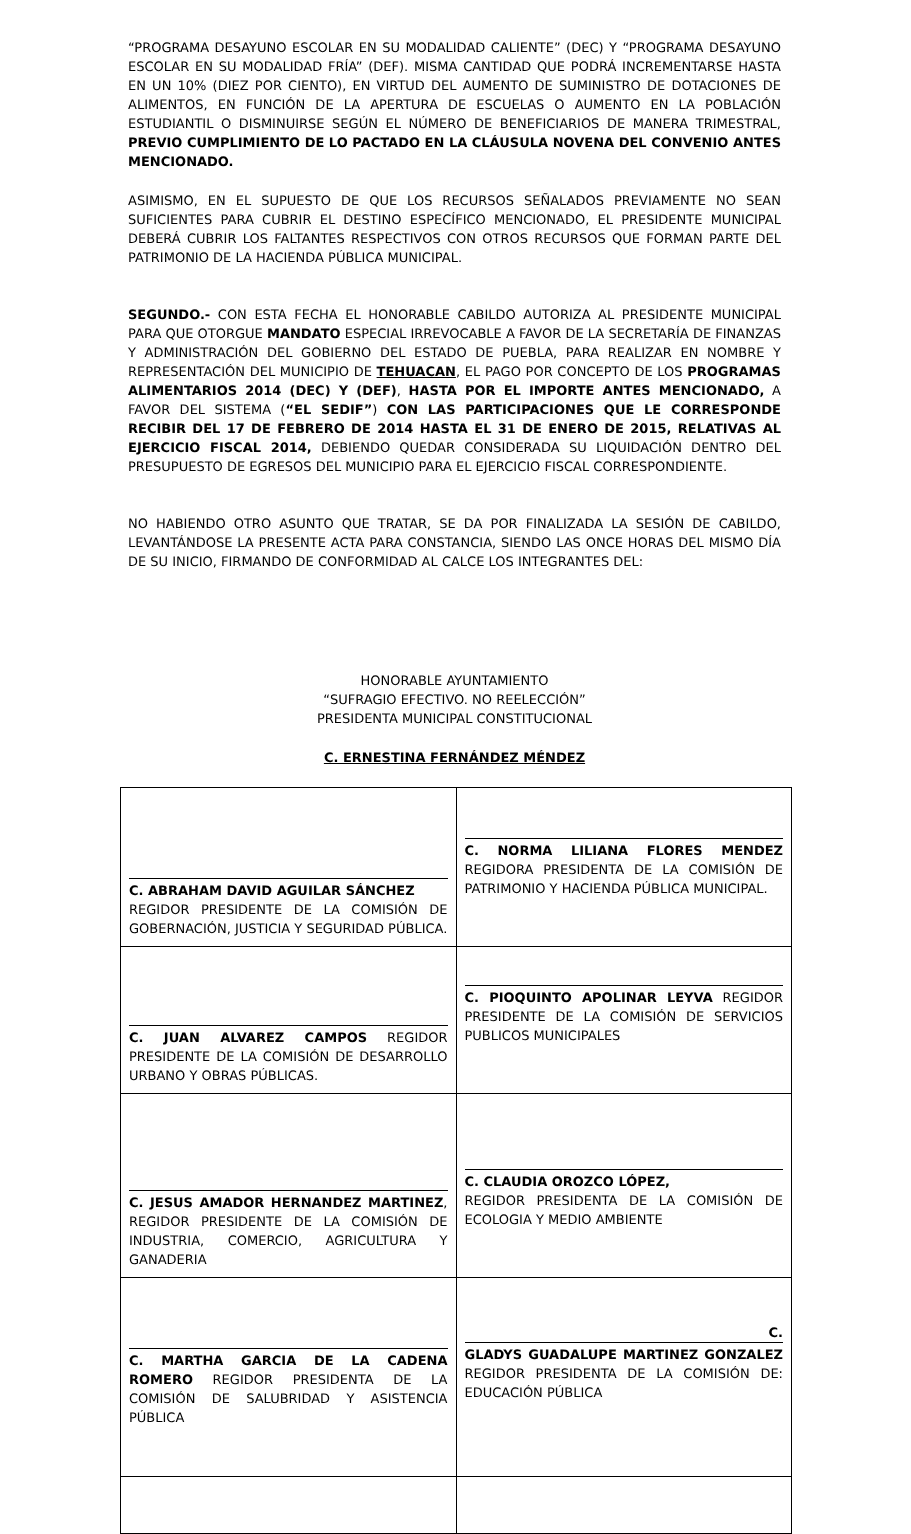“PROGRAMA DESAYUNO ESCOLAR EN SU MODALIDAD CALIENTE” (DEC) Y “PROGRAMA DESAYUNO ESCOLAR EN SU MODALIDAD FRÍA” (DEF). MISMA CANTIDAD QUE PODRÁ INCREMENTARSE HASTA EN UN 10% (DIEZ POR CIENTO), EN VIRTUD DEL AUMENTO DE SUMINISTRO DE DOTACIONES DE ALIMENTOS, EN FUNCIÓN DE LA APERTURA DE ESCUELAS O AUMENTO EN LA POBLACIÓN ESTUDIANTIL O DISMINUIRSE SEGÚN EL NÚMERO DE BENEFICIARIOS DE MANERA TRIMESTRAL, PREVIO CUMPLIMIENTO DE LO PACTADO EN LA CLÁUSULA NOVENA DEL CONVENIO ANTES MENCIONADO.
ASIMISMO, EN EL SUPUESTO DE QUE LOS RECURSOS SEÑALADOS PREVIAMENTE NO SEAN SUFICIENTES PARA CUBRIR EL DESTINO ESPECÍFICO MENCIONADO, EL PRESIDENTE MUNICIPAL DEBERÁ CUBRIR LOS FALTANTES RESPECTIVOS CON OTROS RECURSOS QUE FORMAN PARTE DEL PATRIMONIO DE LA HACIENDA PÚBLICA MUNICIPAL.
SEGUNDO.- CON ESTA FECHA EL HONORABLE CABILDO AUTORIZA AL PRESIDENTE MUNICIPAL PARA QUE OTORGUE MANDATO ESPECIAL IRREVOCABLE A FAVOR DE LA SECRETARÍA DE FINANZAS Y ADMINISTRACIÓN DEL GOBIERNO DEL ESTADO DE PUEBLA, PARA REALIZAR EN NOMBRE Y REPRESENTACIÓN DEL MUNICIPIO DE TEHUACAN, EL PAGO POR CONCEPTO DE LOS PROGRAMAS ALIMENTARIOS 2014 (DEC) Y (DEF), HASTA POR EL IMPORTE ANTES MENCIONADO, A FAVOR DEL SISTEMA (“EL SEDIF”) CON LAS PARTICIPACIONES QUE LE CORRESPONDE RECIBIR DEL 17 DE FEBRERO DE 2014 HASTA EL 31 DE ENERO DE 2015, RELATIVAS AL EJERCICIO FISCAL 2014, DEBIENDO QUEDAR CONSIDERADA SU LIQUIDACIÓN DENTRO DEL PRESUPUESTO DE EGRESOS DEL MUNICIPIO PARA EL EJERCICIO FISCAL CORRESPONDIENTE.
NO HABIENDO OTRO ASUNTO QUE TRATAR, SE DA POR FINALIZADA LA SESIÓN DE CABILDO, LEVANTÁNDOSE LA PRESENTE ACTA PARA CONSTANCIA, SIENDO LAS ONCE HORAS DEL MISMO DÍA DE SU INICIO, FIRMANDO DE CONFORMIDAD AL CALCE LOS INTEGRANTES DEL:
HONORABLE AYUNTAMIENTO
“SUFRAGIO EFECTIVO. NO REELECCIÓN”
PRESIDENTA MUNICIPAL CONSTITUCIONAL
C. ERNESTINA FERNÁNDEZ MÉNDEZ
| C. ABRAHAM DAVID AGUILAR SÁNCHEZ REGIDOR PRESIDENTE DE LA COMISIÓN DE GOBERNACIÓN, JUSTICIA Y SEGURIDAD PÚBLICA. | C. NORMA LILIANA FLORES MENDEZ REGIDORA PRESIDENTA DE LA COMISIÓN DE PATRIMONIO Y HACIENDA PÚBLICA MUNICIPAL. |
| C. JUAN ALVAREZ CAMPOS REGIDOR PRESIDENTE DE LA COMISIÓN DE DESARROLLO URBANO Y OBRAS PÚBLICAS. | C. PIOQUINTO APOLINAR LEYVA REGIDOR PRESIDENTE DE LA COMISIÓN DE SERVICIOS PUBLICOS MUNICIPALES |
| C. JESUS AMADOR HERNANDEZ MARTINEZ , REGIDOR PRESIDENTE DE LA COMISIÓN DE INDUSTRIA, COMERCIO, AGRICULTURA Y GANADERIA | C. CLAUDIA OROZCO LÓPEZ, REGIDOR PRESIDENTA DE LA COMISIÓN DE ECOLOGIA Y MEDIO AMBIENTE |
| C. MARTHA GARCIA DE LA CADENA ROMERO REGIDOR PRESIDENTA DE LA COMISIÓN DE SALUBRIDAD Y ASISTENCIA PÚBLICA | C. GLADYS GUADALUPE MARTINEZ GONZALEZ REGIDOR PRESIDENTA DE LA COMISIÓN DE: EDUCACIÓN PÚBLICA |